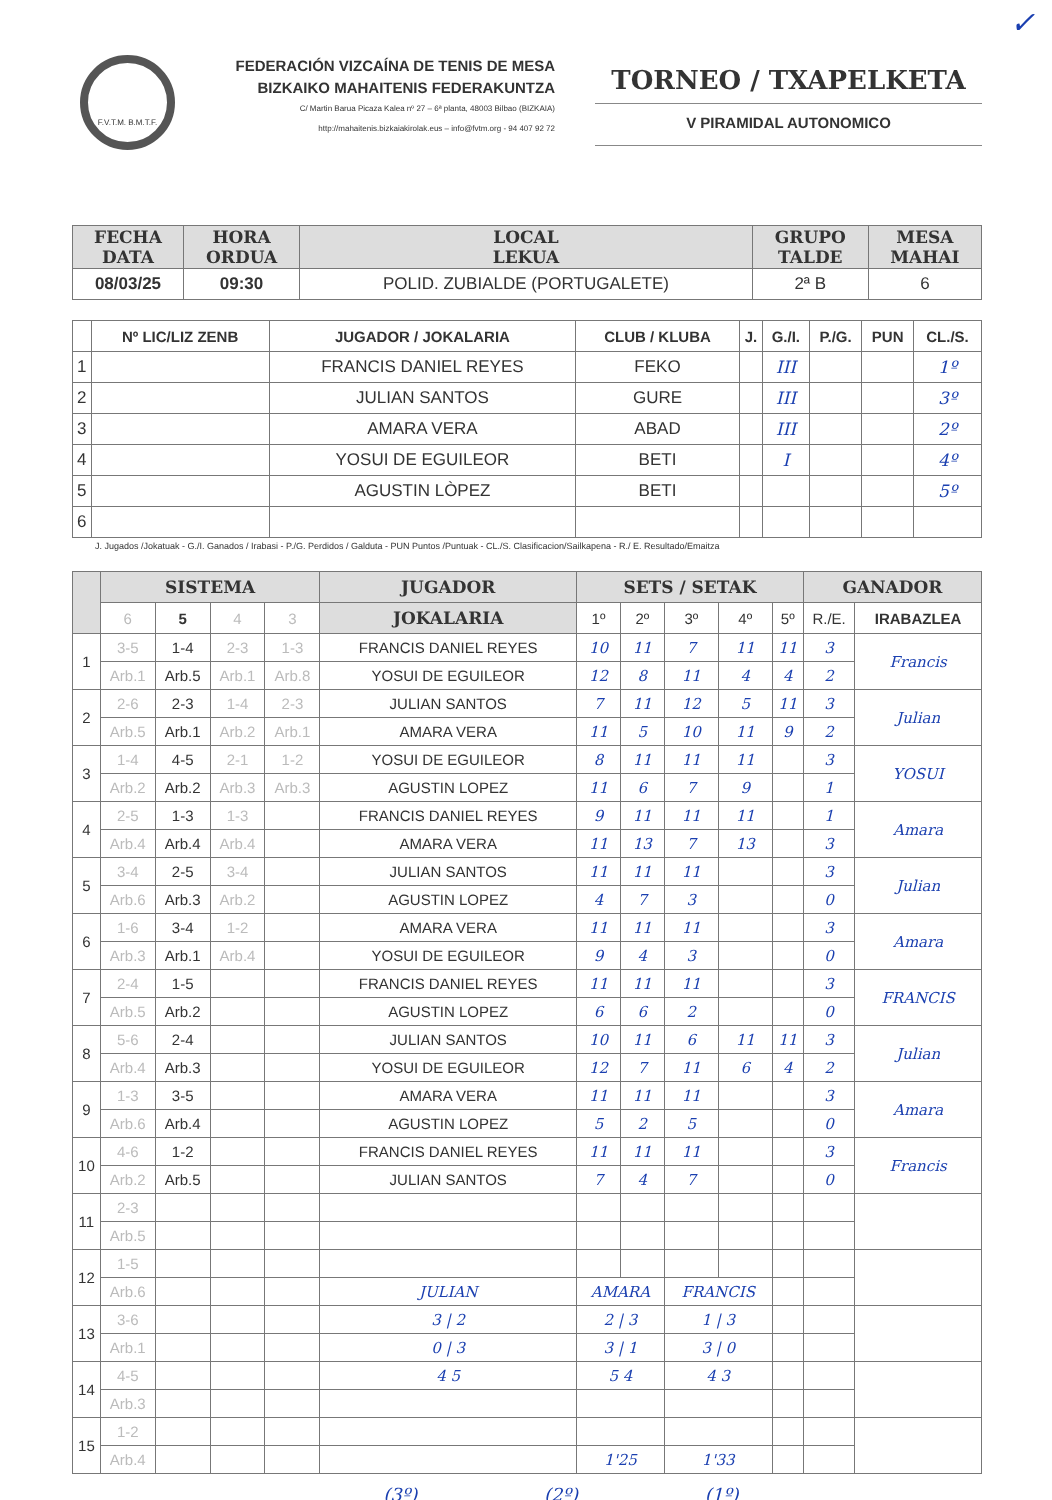F.V.T.M. B.M.T.F.
FEDERACIÓN VIZCAÍNA DE TENIS DE MESA
BIZKAIKO MAHAITENIS FEDERAKUNTZA
C/ Martin Barua Picaza Kalea nº 27 – 6ª planta, 48003 Bilbao (BIZKAIA)
http://mahaitenis.bizkaiakirolak.eus – info@fvtm.org - 94 407 92 72
TORNEO / TXAPELKETA
V PIRAMIDAL AUTONOMICO
✓
| FECHA DATA | HORA ORDUA | LOCAL LEKUA | GRUPO TALDE | MESA MAHAI |
| --- | --- | --- | --- | --- |
| 08/03/25 | 09:30 | POLID. ZUBIALDE (PORTUGALETE) | 2ª B | 6 |
| | Nº LIC/LIZ ZENB | JUGADOR / JOKALARIA | CLUB / KLUBA | J. | G./I. | P./G. | PUN | CL./S. |
| --- | --- | --- | --- | --- | --- | --- | --- | --- |
| 1 | | FRANCIS DANIEL REYES | FEKO | | III | | | 1º |
| 2 | | JULIAN SANTOS | GURE | | III | | | 3º |
| 3 | | AMARA VERA | ABAD | | III | | | 2º |
| 4 | | YOSUI DE EGUILEOR | BETI | | I | | | 4º |
| 5 | | AGUSTIN LÒPEZ | BETI | | | | | 5º |
| 6 | | | | | | | | |
J. Jugados /Jokatuak - G./I. Ganados / Irabasi - P./G. Perdidos / Galduta - PUN Puntos /Puntuak - CL./S. Clasificacion/Sailkapena - R./ E. Resultado/Emaitza
| | SISTEMA | | | | JUGADOR | SETS / SETAK | | | | | GANADOR | |
| --- | --- | --- | --- | --- | --- | --- | --- | --- | --- | --- | --- | --- |
| | 6 | 5 | 4 | 3 | JOKALARIA | 1º | 2º | 3º | 4º | 5º | R./E. | IRABAZLEA |
| 1 | 3-5 | 1-4 | 2-3 | 1-3 | FRANCIS DANIEL REYES | 10 | 11 | 7 | 11 | 11 | 3 | Francis |
| | Arb.1 | Arb.5 | Arb.1 | Arb.8 | YOSUI DE EGUILEOR | 12 | 8 | 11 | 4 | 4 | 2 | |
| 2 | 2-6 | 2-3 | 1-4 | 2-3 | JULIAN SANTOS | 7 | 11 | 12 | 5 | 11 | 3 | Julian |
| | Arb.5 | Arb.1 | Arb.2 | Arb.1 | AMARA VERA | 11 | 5 | 10 | 11 | 9 | 2 | |
| 3 | 1-4 | 4-5 | 2-1 | 1-2 | YOSUI DE EGUILEOR | 8 | 11 | 11 | 11 | | 3 | YOSUI |
| | Arb.2 | Arb.2 | Arb.3 | Arb.3 | AGUSTIN LOPEZ | 11 | 6 | 7 | 9 | | 1 | |
| 4 | 2-5 | 1-3 | 1-3 | | FRANCIS DANIEL REYES | 9 | 11 | 11 | 11 | | 1 | Amara |
| | Arb.4 | Arb.4 | Arb.4 | | AMARA VERA | 11 | 13 | 7 | 13 | | 3 | |
| 5 | 3-4 | 2-5 | 3-4 | | JULIAN SANTOS | 11 | 11 | 11 | | | 3 | Julian |
| | Arb.6 | Arb.3 | Arb.2 | | AGUSTIN LOPEZ | 4 | 7 | 3 | | | 0 | |
| 6 | 1-6 | 3-4 | 1-2 | | AMARA VERA | 11 | 11 | 11 | | | 3 | Amara |
| | Arb.3 | Arb.1 | Arb.4 | | YOSUI DE EGUILEOR | 9 | 4 | 3 | | | 0 | |
| 7 | 2-4 | 1-5 | | | FRANCIS DANIEL REYES | 11 | 11 | 11 | | | 3 | FRANCIS |
| | Arb.5 | Arb.2 | | | AGUSTIN LOPEZ | 6 | 6 | 2 | | | 0 | |
| 8 | 5-6 | 2-4 | | | JULIAN SANTOS | 10 | 11 | 6 | 11 | 11 | 3 | Julian |
| | Arb.4 | Arb.3 | | | YOSUI DE EGUILEOR | 12 | 7 | 11 | 6 | 4 | 2 | |
| 9 | 1-3 | 3-5 | | | AMARA VERA | 11 | 11 | 11 | | | 3 | Amara |
| | Arb.6 | Arb.4 | | | AGUSTIN LOPEZ | 5 | 2 | 5 | | | 0 | |
| 10 | 4-6 | 1-2 | | | FRANCIS DANIEL REYES | 11 | 11 | 11 | | | 3 | Francis |
| | Arb.2 | Arb.5 | | | JULIAN SANTOS | 7 | 4 | 7 | | | 0 | |
| 11 | 2-3 | | | | | | | | | | | |
| | Arb.5 | | | | | | | | | | | |
| 12 | 1-5 | | | | | | | | | | | |
| | Arb.6 | | | | JULIAN | AMARA | | FRANCIS | | | | |
| 13 | 3-6 | | | | 3 / 2 | 2 / 3 | | 1 / 3 | | | | |
| | Arb.1 | | | | 0 / 3 | 3 / 1 | | 3 / 0 | | | | |
| 14 | 4-5 | | | | 4 5 | 5 4 | | 4 3 | | | | |
| | Arb.3 | | | | | | | | | | | |
| 15 | 1-2 | | | | | | | | | | | |
| | Arb.4 | | | | | 1'25 | | 1'33 | | | | |
(3º) (2º) (1º)